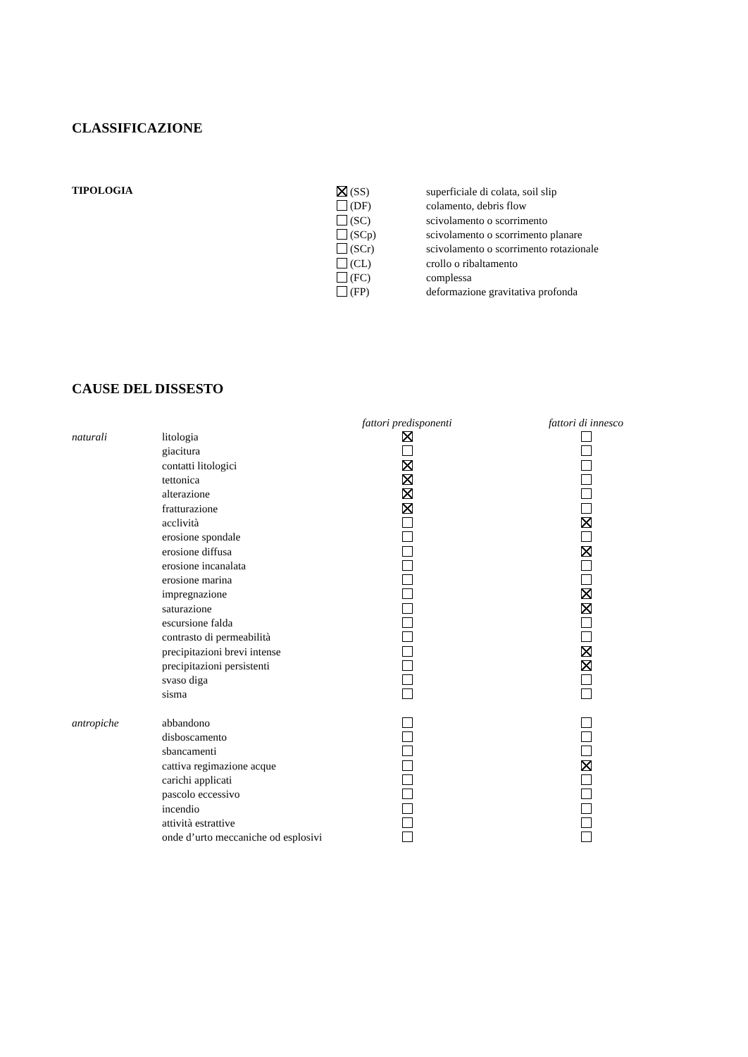CLASSIFICAZIONE
TIPOLOGIA
| (SS) | superficiale di colata, soil slip |
| (DF) | colamento, debris flow |
| (SC) | scivolamento o scorrimento |
| (SCp) | scivolamento o scorrimento planare |
| (SCr) | scivolamento o scorrimento rotazionale |
| (CL) | crollo o ribaltamento |
| (FC) | complessa |
| (FP) | deformazione gravitativa profonda |
CAUSE DEL DISSESTO
| | | fattori predisponenti | | fattori di innesco |
| --- | --- | --- | --- | --- |
| naturali | litologia | | | |
| | giacitura | | | |
| | contatti litologici | | | |
| | tettonica | | | |
| | alterazione | | | |
| | fratturazione | | | |
| | acclività | | | |
| | erosione spondale | | | |
| | erosione diffusa | | | |
| | erosione incanalata | | | |
| | erosione marina | | | |
| | impregnazione | | | |
| | saturazione | | | |
| | escursione falda | | | |
| | contrasto di permeabilità | | | |
| | precipitazioni brevi intense | | | |
| | precipitazioni persistenti | | | |
| | svaso diga | | | |
| | sisma | | | |
| antropiche | abbandono | | | |
| | disboscamento | | | |
| | sbancamenti | | | |
| | cattiva regimazione acque | | | |
| | carichi applicati | | | |
| | pascolo eccessivo | | | |
| | incendio | | | |
| | attività estrattive | | | |
| | onde d’urto meccaniche od esplosivi | | | |